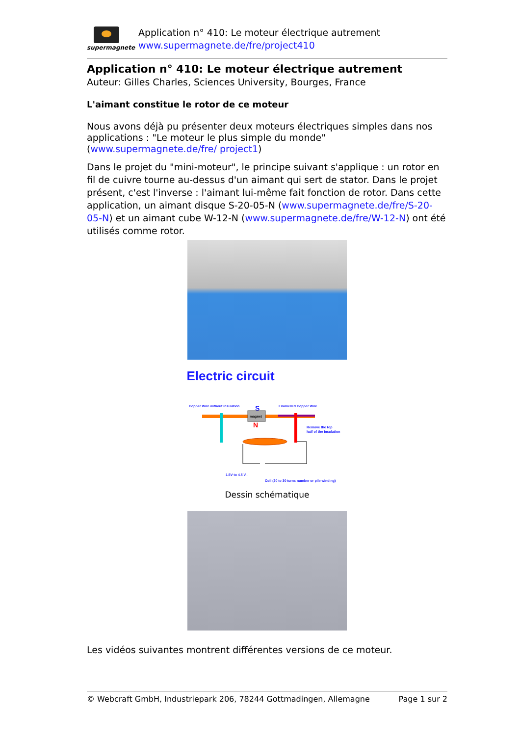supermagnete
Application n° 410: Le moteur électrique autrement
www.supermagnete.de/fre/project410
Application n° 410: Le moteur électrique autrement
Auteur: Gilles Charles, Sciences University, Bourges, France
L'aimant constitue le rotor de ce moteur
Nous avons déjà pu présenter deux moteurs électriques simples dans nos applications : "Le moteur le plus simple du monde" (www.supermagnete.de/fre/ project1)
Dans le projet du "mini-moteur", le principe suivant s'applique : un rotor en fil de cuivre tourne au-dessus d'un aimant qui sert de stator. Dans le projet présent, c'est l'inverse : l'aimant lui-même fait fonction de rotor. Dans cette application, un aimant disque S-20-05-N (www.supermagnete.de/fre/S-20-05-N) et un aimant cube W-12-N (www.supermagnete.de/fre/W-12-N) ont été utilisés comme rotor.
Electric circuit
Copper Wire without insulation
S
Enamelled Copper Wire
magnet
N
Remove the top
half of the insulation
1.5V to 4.5 V...
Coil (20 to 30 turns number or pile winding)
Dessin schématique
Les vidéos suivantes montrent différentes versions de ce moteur.
© Webcraft GmbH, Industriepark 206, 78244 Gottmadingen, Allemagne Page 1 sur 2